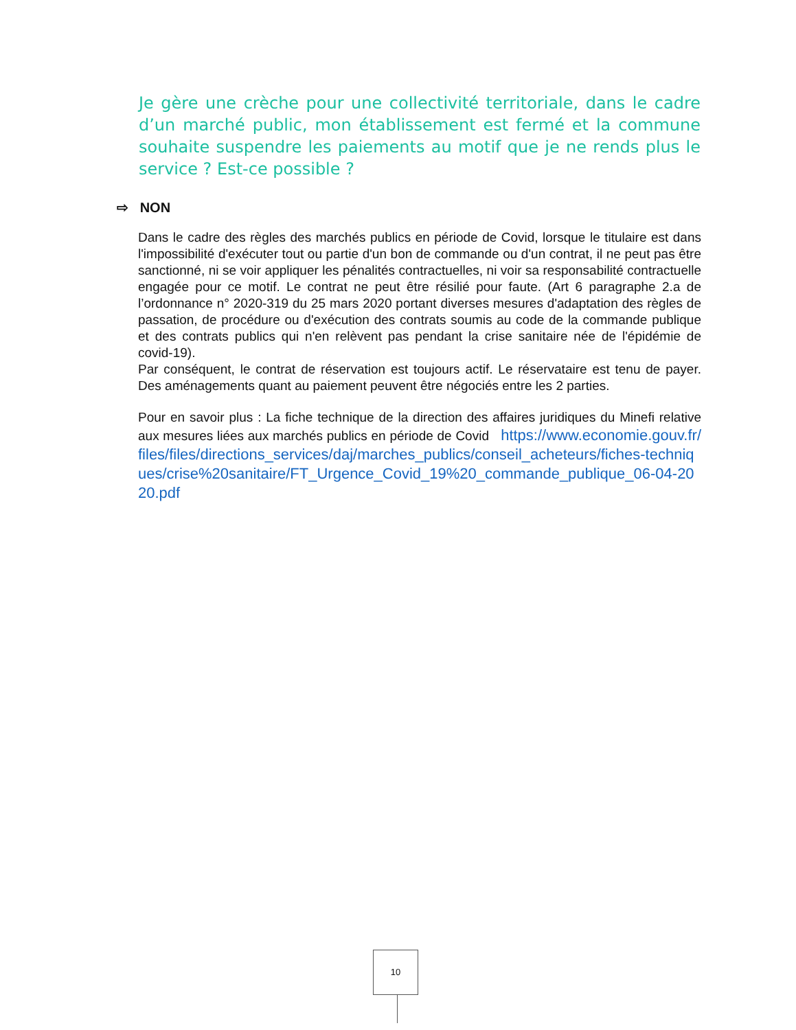Je gère une crèche pour une collectivité territoriale, dans le cadre d’un marché public, mon établissement est fermé et la commune souhaite suspendre les paiements au motif que je ne rends plus le service ? Est-ce possible ?
⇨ NON
Dans le cadre des règles des marchés publics en période de Covid, lorsque le titulaire est dans l'impossibilité d'exécuter tout ou partie d'un bon de commande ou d'un contrat, il ne peut pas être sanctionné, ni se voir appliquer les pénalités contractuelles, ni voir sa responsabilité contractuelle engagée pour ce motif. Le contrat ne peut être résilié pour faute. (Art 6 paragraphe 2.a de l’ordonnance n° 2020-319 du 25 mars 2020 portant diverses mesures d'adaptation des règles de passation, de procédure ou d'exécution des contrats soumis au code de la commande publique et des contrats publics qui n'en relèvent pas pendant la crise sanitaire née de l'épidémie de covid-19).
Par conséquent, le contrat de réservation est toujours actif. Le réservataire est tenu de payer. Des aménagements quant au paiement peuvent être négociés entre les 2 parties.
Pour en savoir plus : La fiche technique de la direction des affaires juridiques du Minefi relative aux mesures liées aux marchés publics en période de Covid https://www.economie.gouv.fr/files/files/directions_services/daj/marches_publics/conseil_acheteurs/fiches-techniques/crise%20sanitaire/FT_Urgence_Covid_19%20_commande_publique_06-04-2020.pdf
10